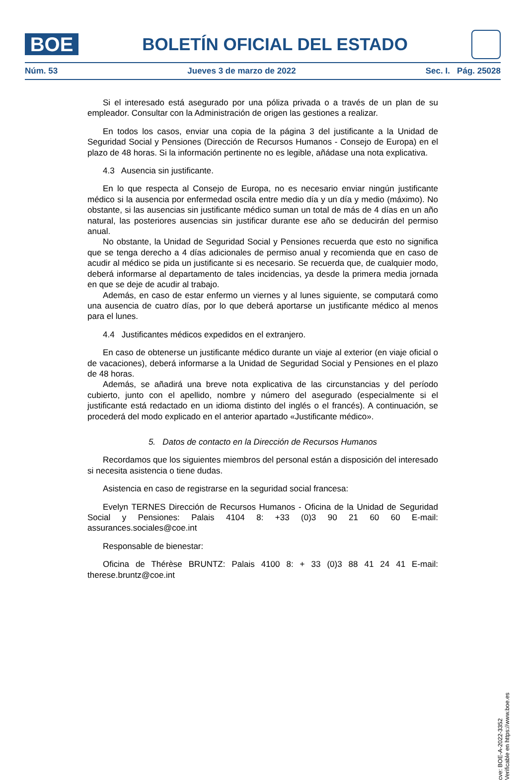BOE
BOLETÍN OFICIAL DEL ESTADO
Núm. 53 Jueves 3 de marzo de 2022 Sec. I. Pág. 25028
Si el interesado está asegurado por una póliza privada o a través de un plan de su empleador. Consultar con la Administración de origen las gestiones a realizar.
En todos los casos, enviar una copia de la página 3 del justificante a la Unidad de Seguridad Social y Pensiones (Dirección de Recursos Humanos - Consejo de Europa) en el plazo de 48 horas. Si la información pertinente no es legible, añádase una nota explicativa.
4.3 Ausencia sin justificante.
En lo que respecta al Consejo de Europa, no es necesario enviar ningún justificante médico si la ausencia por enfermedad oscila entre medio día y un día y medio (máximo). No obstante, si las ausencias sin justificante médico suman un total de más de 4 días en un año natural, las posteriores ausencias sin justificar durante ese año se deducirán del permiso anual.
No obstante, la Unidad de Seguridad Social y Pensiones recuerda que esto no significa que se tenga derecho a 4 días adicionales de permiso anual y recomienda que en caso de acudir al médico se pida un justificante si es necesario. Se recuerda que, de cualquier modo, deberá informarse al departamento de tales incidencias, ya desde la primera media jornada en que se deje de acudir al trabajo.
Además, en caso de estar enfermo un viernes y al lunes siguiente, se computará como una ausencia de cuatro días, por lo que deberá aportarse un justificante médico al menos para el lunes.
4.4 Justificantes médicos expedidos en el extranjero.
En caso de obtenerse un justificante médico durante un viaje al exterior (en viaje oficial o de vacaciones), deberá informarse a la Unidad de Seguridad Social y Pensiones en el plazo de 48 horas.
Además, se añadirá una breve nota explicativa de las circunstancias y del período cubierto, junto con el apellido, nombre y número del asegurado (especialmente si el justificante está redactado en un idioma distinto del inglés o el francés). A continuación, se procederá del modo explicado en el anterior apartado «Justificante médico».
5. Datos de contacto en la Dirección de Recursos Humanos
Recordamos que los siguientes miembros del personal están a disposición del interesado si necesita asistencia o tiene dudas.
Asistencia en caso de registrarse en la seguridad social francesa:
Evelyn TERNES Dirección de Recursos Humanos - Oficina de la Unidad de Seguridad Social y Pensiones: Palais 4104 8: +33 (0)3 90 21 60 60 E-mail: assurances.sociales@coe.int
Responsable de bienestar:
Oficina de Thérèse BRUNTZ: Palais 4100 8: + 33 (0)3 88 41 24 41 E-mail: therese.bruntz@coe.int
cve: BOE-A-2022-3352
Verificable en https://www.boe.es